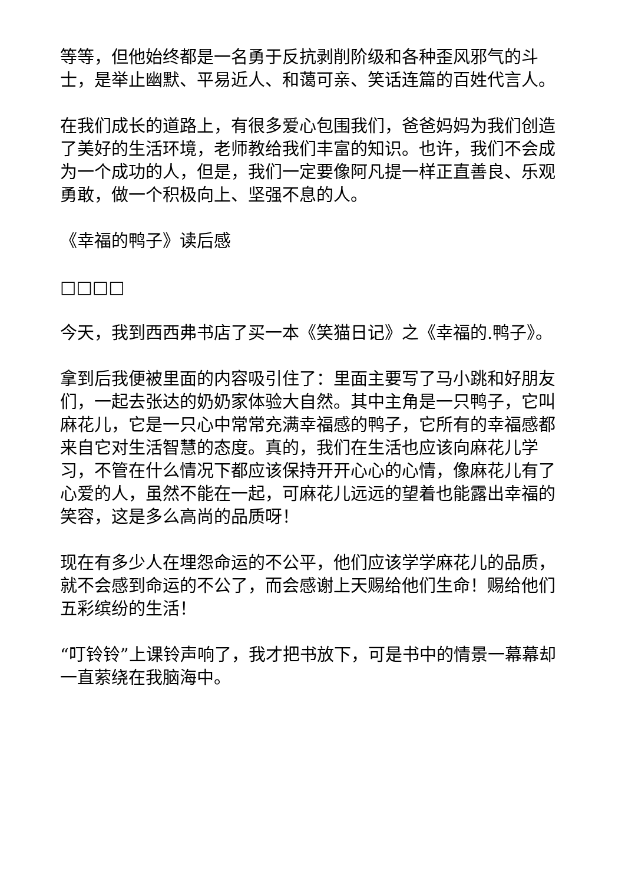等等，但他始终都是一名勇于反抗剥削阶级和各种歪风邪气的斗士，是举止幽默、平易近人、和蔼可亲、笑话连篇的百姓代言人。
在我们成长的道路上，有很多爱心包围我们，爸爸妈妈为我们创造了美好的生活环境，老师教给我们丰富的知识。也许，我们不会成为一个成功的人，但是，我们一定要像阿凡提一样正直善良、乐观勇敢，做一个积极向上、坚强不息的人。
《幸福的鸭子》读后感
□□□□
今天，我到西西弗书店了买一本《笑猫日记》之《幸福的.鸭子》。
拿到后我便被里面的内容吸引住了：里面主要写了马小跳和好朋友们，一起去张达的奶奶家体验大自然。其中主角是一只鸭子，它叫麻花儿，它是一只心中常常充满幸福感的鸭子，它所有的幸福感都来自它对生活智慧的态度。真的，我们在生活也应该向麻花儿学习，不管在什么情况下都应该保持开开心心的心情，像麻花儿有了心爱的人，虽然不能在一起，可麻花儿远远的望着也能露出幸福的笑容，这是多么高尚的品质呀！
现在有多少人在埋怨命运的不公平，他们应该学学麻花儿的品质，就不会感到命运的不公了，而会感谢上天赐给他们生命！赐给他们五彩缤纷的生活！
“叮铃铃”上课铃声响了，我才把书放下，可是书中的情景一幕幕却一直萦绕在我脑海中。